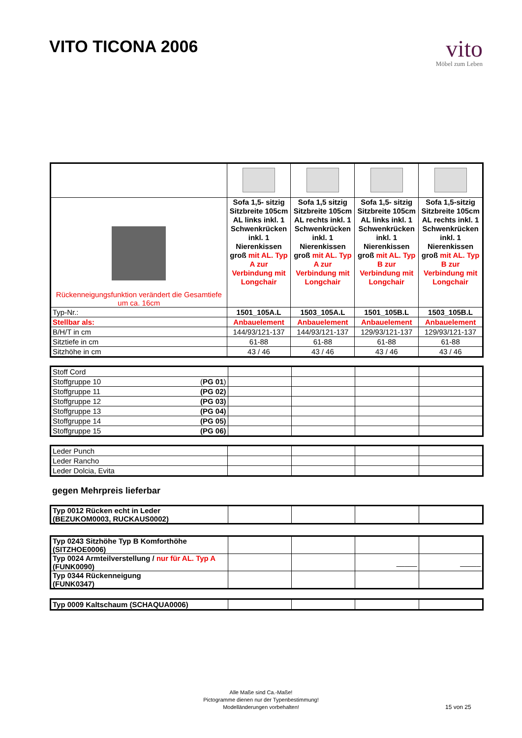VITO TICONA 2006
vito
Möbel zum Leben
| Rückenneigungsfunktion verändert die Gesamtiefe um ca. 16cm | Sofa 1,5- sitzig Sitzbreite 105cm AL links inkl. 1 Schwenkrücken inkl. 1 Nierenkissen groß mit AL. Typ A zur Verbindung mit Longchair | Sofa 1,5 sitzig Sitzbreite 105cm AL rechts inkl. 1 Schwenkrücken inkl. 1 Nierenkissen groß mit AL. Typ A zur Verbindung mit Longchair | Sofa 1,5- sitzig Sitzbreite 105cm AL links inkl. 1 Schwenkrücken inkl. 1 Nierenkissen groß mit AL. Typ B zur Verbindung mit Longchair | Sofa 1,5-sitzig Sitzbreite 105cm AL rechts inkl. 1 Schwenkrücken inkl. 1 Nierenkissen groß mit AL. Typ B zur Verbindung mit Longchair |
| Typ-Nr.: | 1501_105A.L | 1503_105A.L | 1501_105B.L | 1503_105B.L |
| Stellbar als: | Anbauelement | Anbauelement | Anbauelement | Anbauelement |
| B/H/T in cm | 144/93/121-137 | 144/93/121-137 | 129/93/121-137 | 129/93/121-137 |
| Sitztiefe in cm | 61-88 | 61-88 | 61-88 | 61-88 |
| Sitzhöhe in cm | 43 / 46 | 43 / 46 | 43 / 46 | 43 / 46 |
| Stoff Cord | | | | |
| Stoffgruppe 10 ( PG 01 ) | | | | |
| Stoffgruppe 11 (PG 02) | | | | |
| Stoffgruppe 12 (PG 03) | | | | |
| Stoffgruppe 13 (PG 04) | | | | |
| Stoffgruppe 14 (PG 05) | | | | |
| Stoffgruppe 15 (PG 06) | | | | |
| Leder Punch | | | | |
| Leder Rancho | | | | |
| Leder Dolcia, Evita | | | | |
gegen Mehrpreis lieferbar
| Typ 0012 Rücken echt in Leder (BEZUKOM0003, RUCKAUS0002) | | | | |
| Typ 0243 Sitzhöhe Typ B Komforthöhe (SITZHOE0006) | | | | |
| Typ 0024 Armteilverstellung / nur für AL. Typ A (FUNK0090) | | | _____ | _____ |
| Typ 0344 Rückenneigung (FUNK0347) | | | | |
| Typ 0009 Kaltschaum (SCHAQUA0006) | | | | |
Alle Maße sind Ca.-Maße!
Pictogramme dienen nur der Typenbestimmung!
Modelländerungen vorbehalten!
15 von 25